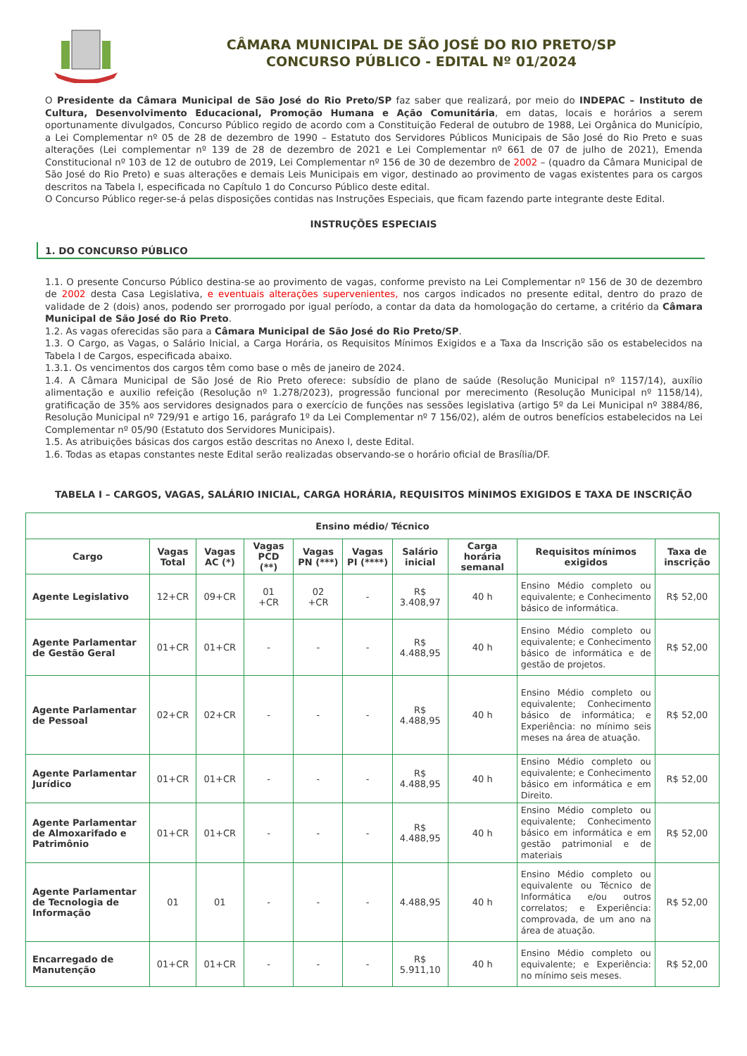CÂMARA MUNICIPAL DE SÃO JOSÉ DO RIO PRETO/SP
CONCURSO PÚBLICO - EDITAL Nº 01/2024
O Presidente da Câmara Municipal de São José do Rio Preto/SP faz saber que realizará, por meio do INDEPAC – Instituto de Cultura, Desenvolvimento Educacional, Promoção Humana e Ação Comunitária, em datas, locais e horários a serem oportunamente divulgados, Concurso Público regido de acordo com a Constituição Federal de outubro de 1988, Lei Orgânica do Município, a Lei Complementar nº 05 de 28 de dezembro de 1990 – Estatuto dos Servidores Públicos Municipais de São José do Rio Preto e suas alterações (Lei complementar nº 139 de 28 de dezembro de 2021 e Lei Complementar nº 661 de 07 de julho de 2021), Emenda Constitucional nº 103 de 12 de outubro de 2019, Lei Complementar nº 156 de 30 de dezembro de 2002 – (quadro da Câmara Municipal de São José do Rio Preto) e suas alterações e demais Leis Municipais em vigor, destinado ao provimento de vagas existentes para os cargos descritos na Tabela I, especificada no Capítulo 1 do Concurso Público deste edital.
O Concurso Público reger-se-á pelas disposições contidas nas Instruções Especiais, que ficam fazendo parte integrante deste Edital.
INSTRUÇÕES ESPECIAIS
1. DO CONCURSO PÚBLICO
1.1. O presente Concurso Público destina-se ao provimento de vagas, conforme previsto na Lei Complementar nº 156 de 30 de dezembro de 2002 desta Casa Legislativa, e eventuais alterações supervenientes, nos cargos indicados no presente edital, dentro do prazo de validade de 2 (dois) anos, podendo ser prorrogado por igual período, a contar da data da homologação do certame, a critério da Câmara Municipal de São José do Rio Preto.
1.2. As vagas oferecidas são para a Câmara Municipal de São José do Rio Preto/SP.
1.3. O Cargo, as Vagas, o Salário Inicial, a Carga Horária, os Requisitos Mínimos Exigidos e a Taxa da Inscrição são os estabelecidos na Tabela I de Cargos, especificada abaixo.
1.3.1. Os vencimentos dos cargos têm como base o mês de janeiro de 2024.
1.4. A Câmara Municipal de São José de Rio Preto oferece: subsídio de plano de saúde (Resolução Municipal nº 1157/14), auxílio alimentação e auxilio refeição (Resolução nº 1.278/2023), progressão funcional por merecimento (Resolução Municipal nº 1158/14), gratificação de 35% aos servidores designados para o exercício de funções nas sessões legislativa (artigo 5º da Lei Municipal nº 3884/86, Resolução Municipal nº 729/91 e artigo 16, parágrafo 1º da Lei Complementar nº 7 156/02), além de outros benefícios estabelecidos na Lei Complementar nº 05/90 (Estatuto dos Servidores Municipais).
1.5. As atribuições básicas dos cargos estão descritas no Anexo I, deste Edital.
1.6. Todas as etapas constantes neste Edital serão realizadas observando-se o horário oficial de Brasília/DF.
TABELA I – CARGOS, VAGAS, SALÁRIO INICIAL, CARGA HORÁRIA, REQUISITOS MÍNIMOS EXIGIDOS E TAXA DE INSCRIÇÃO
| Ensino médio/ Técnico | | | | | | | | | |
| --- | --- | --- | --- | --- | --- | --- | --- | --- | --- |
| Cargo | Vagas Total | Vagas AC (*) | Vagas PCD (**) | Vagas PN (***) | Vagas PI (****) | Salário inicial | Carga horária semanal | Requisitos mínimos exigidos | Taxa de inscrição |
| Agente Legislativo | 12+CR | 09+CR | 01 +CR | 02 +CR | - | R$ 3.408,97 | 40 h | Ensino Médio completo ou equivalente; e Conhecimento básico de informática. | R$ 52,00 |
| Agente Parlamentar de Gestão Geral | 01+CR | 01+CR | - | - | - | R$ 4.488,95 | 40 h | Ensino Médio completo ou equivalente; e Conhecimento básico de informática e de gestão de projetos. | R$ 52,00 |
| Agente Parlamentar de Pessoal | 02+CR | 02+CR | - | - | - | R$ 4.488,95 | 40 h | Ensino Médio completo ou equivalente; Conhecimento básico de informática; e Experiência: no mínimo seis meses na área de atuação. | R$ 52,00 |
| Agente Parlamentar Jurídico | 01+CR | 01+CR | - | - | - | R$ 4.488,95 | 40 h | Ensino Médio completo ou equivalente; e Conhecimento básico em informática e em Direito. | R$ 52,00 |
| Agente Parlamentar de Almoxarifado e Patrimônio | 01+CR | 01+CR | - | - | - | R$ 4.488,95 | 40 h | Ensino Médio completo ou equivalente; Conhecimento básico em informática e em gestão patrimonial e de materiais | R$ 52,00 |
| Agente Parlamentar de Tecnologia de Informação | 01 | 01 | - | - | - | 4.488,95 | 40 h | Ensino Médio completo ou equivalente ou Técnico de Informática e/ou outros correlatos; e Experiência: comprovada, de um ano na área de atuação. | R$ 52,00 |
| Encarregado de Manutenção | 01+CR | 01+CR | - | - | - | R$ 5.911,10 | 40 h | Ensino Médio completo ou equivalente; e Experiência: no mínimo seis meses. | R$ 52,00 |